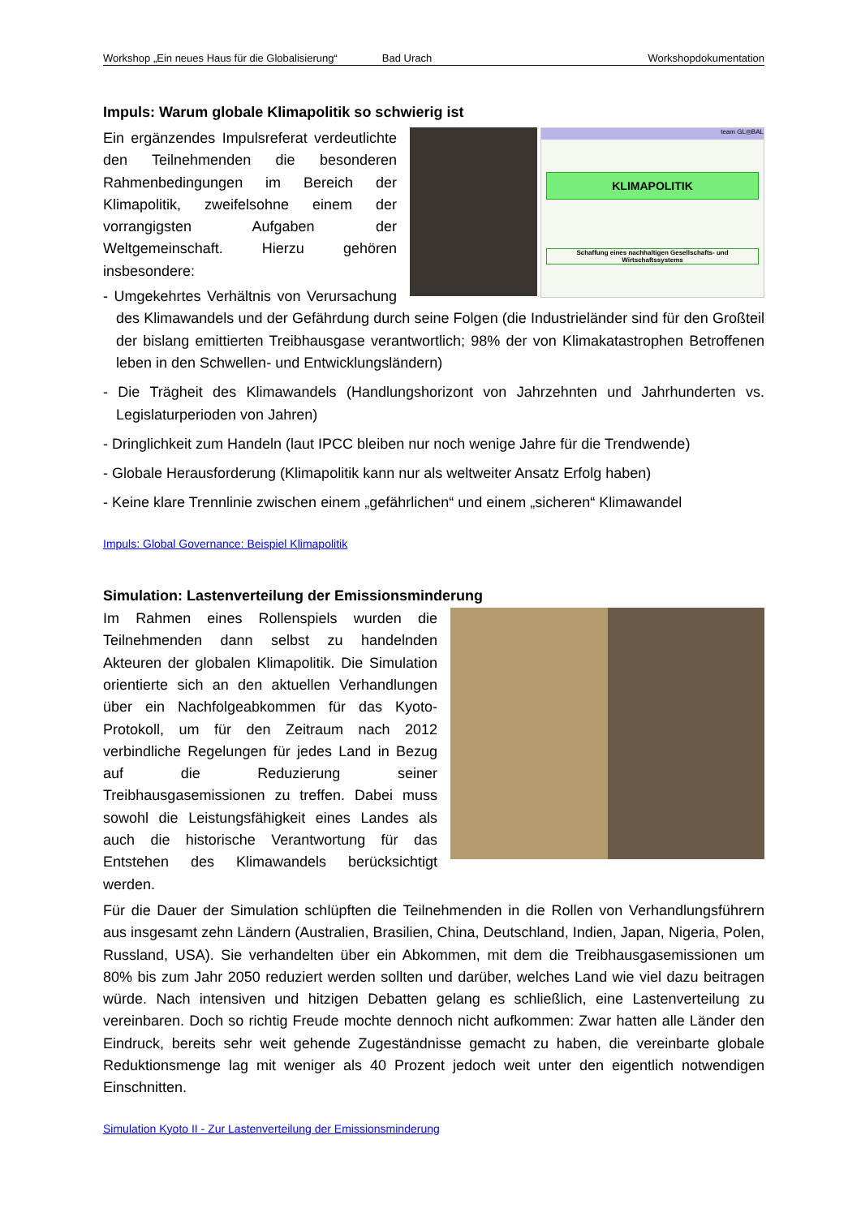Workshop „Ein neues Haus für die Globalisierung“Bad Urach Workshopdokumentation
Impuls: Warum globale Klimapolitik so schwierig ist
team GL◎BAL
KLIMAPOLITIK
Schaffung eines nachhaltigen Gesellschafts- und Wirtschaftssystems
Ein ergänzendes Impulsreferat verdeutlichte den Teilnehmenden die besonderen Rahmenbedingungen im Bereich der Klimapolitik, zweifelsohne einem der vorrangigsten Aufgaben der Weltgemeinschaft. Hierzu gehören insbesondere:
- Umgekehrtes Verhältnis von Verursachung des Klimawandels und der Gefährdung durch seine Folgen (die Industrieländer sind für den Großteil der bislang emittierten Treibhausgase verantwortlich; 98% der von Klimakatastrophen Betroffenen leben in den Schwellen- und Entwicklungsländern)
- Die Trägheit des Klimawandels (Handlungshorizont von Jahrzehnten und Jahrhunderten vs. Legislaturperioden von Jahren)
- Dringlichkeit zum Handeln (laut IPCC bleiben nur noch wenige Jahre für die Trendwende)
- Globale Herausforderung (Klimapolitik kann nur als weltweiter Ansatz Erfolg haben)
- Keine klare Trennlinie zwischen einem „gefährlichen“ und einem „sicheren“ Klimawandel
Impuls: Global Governance: Beispiel Klimapolitik
Simulation: Lastenverteilung der Emissionsminderung
Im Rahmen eines Rollenspiels wurden die Teilnehmenden dann selbst zu handelnden Akteuren der globalen Klimapolitik. Die Simulation orientierte sich an den aktuellen Verhandlungen über ein Nachfolgeabkommen für das Kyoto-Protokoll, um für den Zeitraum nach 2012 verbindliche Regelungen für jedes Land in Bezug auf die Reduzierung seiner Treibhausgasemissionen zu treffen. Dabei muss sowohl die Leistungsfähigkeit eines Landes als auch die historische Verantwortung für das Entstehen des Klimawandels berücksichtigt werden.
Für die Dauer der Simulation schlüpften die Teilnehmenden in die Rollen von Verhandlungsführern aus insgesamt zehn Ländern (Australien, Brasilien, China, Deutschland, Indien, Japan, Nigeria, Polen, Russland, USA). Sie verhandelten über ein Abkommen, mit dem die Treibhausgasemissionen um 80% bis zum Jahr 2050 reduziert werden sollten und darüber, welches Land wie viel dazu beitragen würde. Nach intensiven und hitzigen Debatten gelang es schließlich, eine Lastenverteilung zu vereinbaren. Doch so richtig Freude mochte dennoch nicht aufkommen: Zwar hatten alle Länder den Eindruck, bereits sehr weit gehende Zugeständnisse gemacht zu haben, die vereinbarte globale Reduktionsmenge lag mit weniger als 40 Prozent jedoch weit unter den eigentlich notwendigen Einschnitten.
Simulation Kyoto II - Zur Lastenverteilung der Emissionsminderung